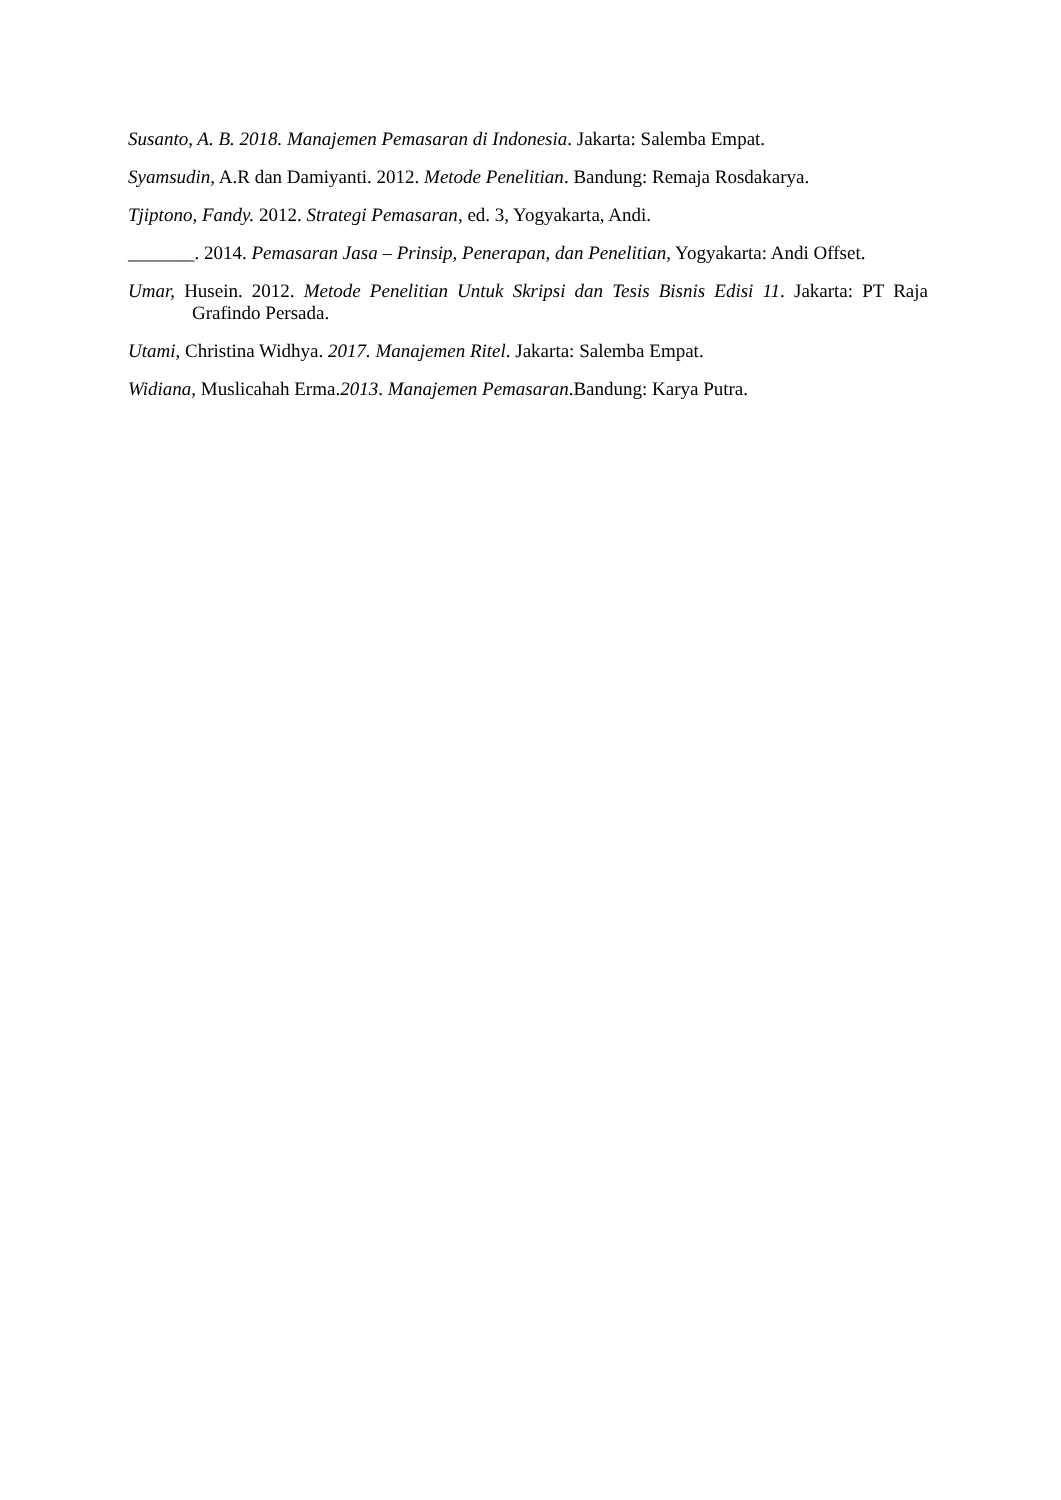Susanto, A. B. 2018. Manajemen Pemasaran di Indonesia. Jakarta: Salemba Empat.
Syamsudin, A.R dan Damiyanti. 2012. Metode Penelitian. Bandung: Remaja Rosdakarya.
Tjiptono, Fandy. 2012. Strategi Pemasaran, ed. 3, Yogyakarta, Andi.
_______. 2014. Pemasaran Jasa – Prinsip, Penerapan, dan Penelitian, Yogyakarta: Andi Offset.
Umar, Husein. 2012. Metode Penelitian Untuk Skripsi dan Tesis Bisnis Edisi 11. Jakarta: PT Raja Grafindo Persada.
Utami, Christina Widhya. 2017. Manajemen Ritel. Jakarta: Salemba Empat.
Widiana, Muslicahah Erma.2013. Manajemen Pemasaran.Bandung: Karya Putra.